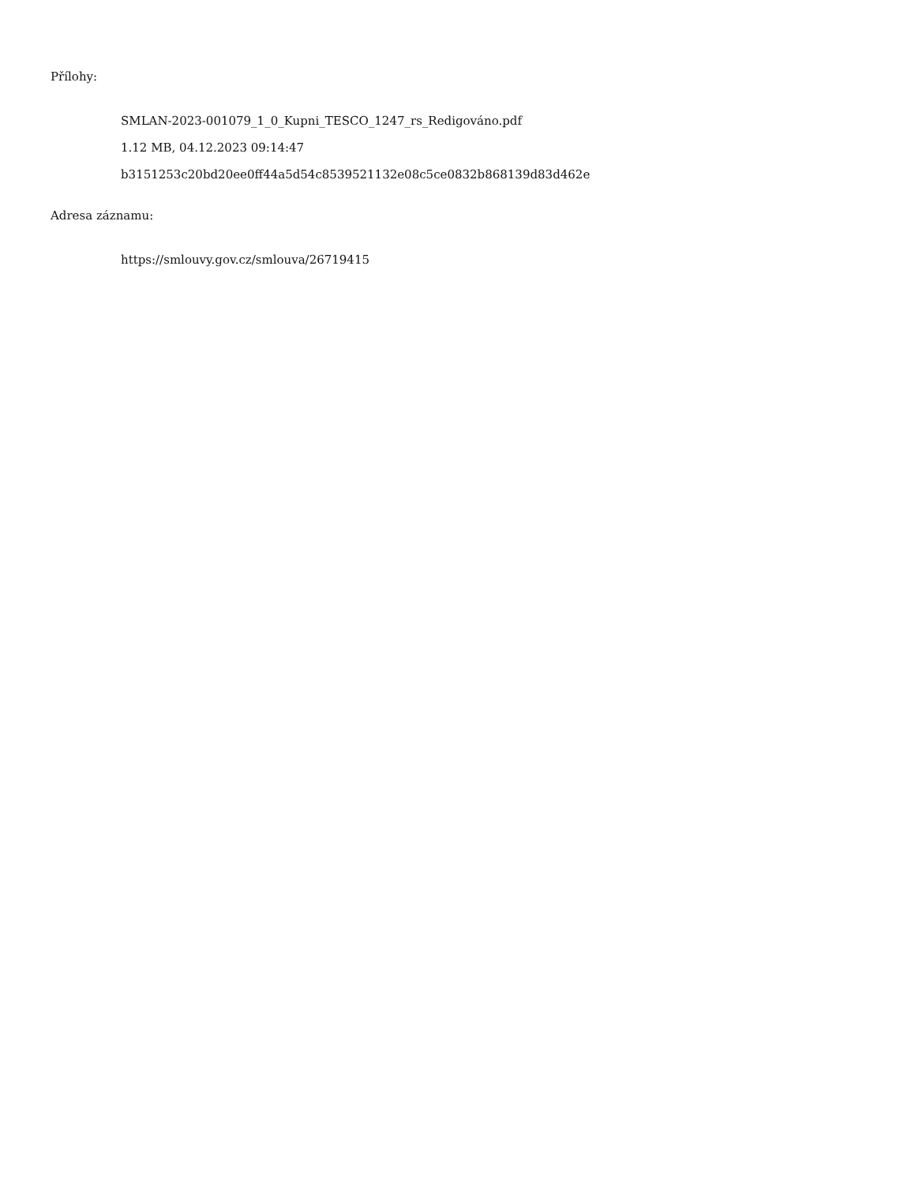Přílohy:
SMLAN-2023-001079_1_0_Kupni_TESCO_1247_rs_Redigováno.pdf
1.12 MB, 04.12.2023 09:14:47
b3151253c20bd20ee0ff44a5d54c8539521132e08c5ce0832b868139d83d462e
Adresa záznamu:
https://smlouvy.gov.cz/smlouva/26719415